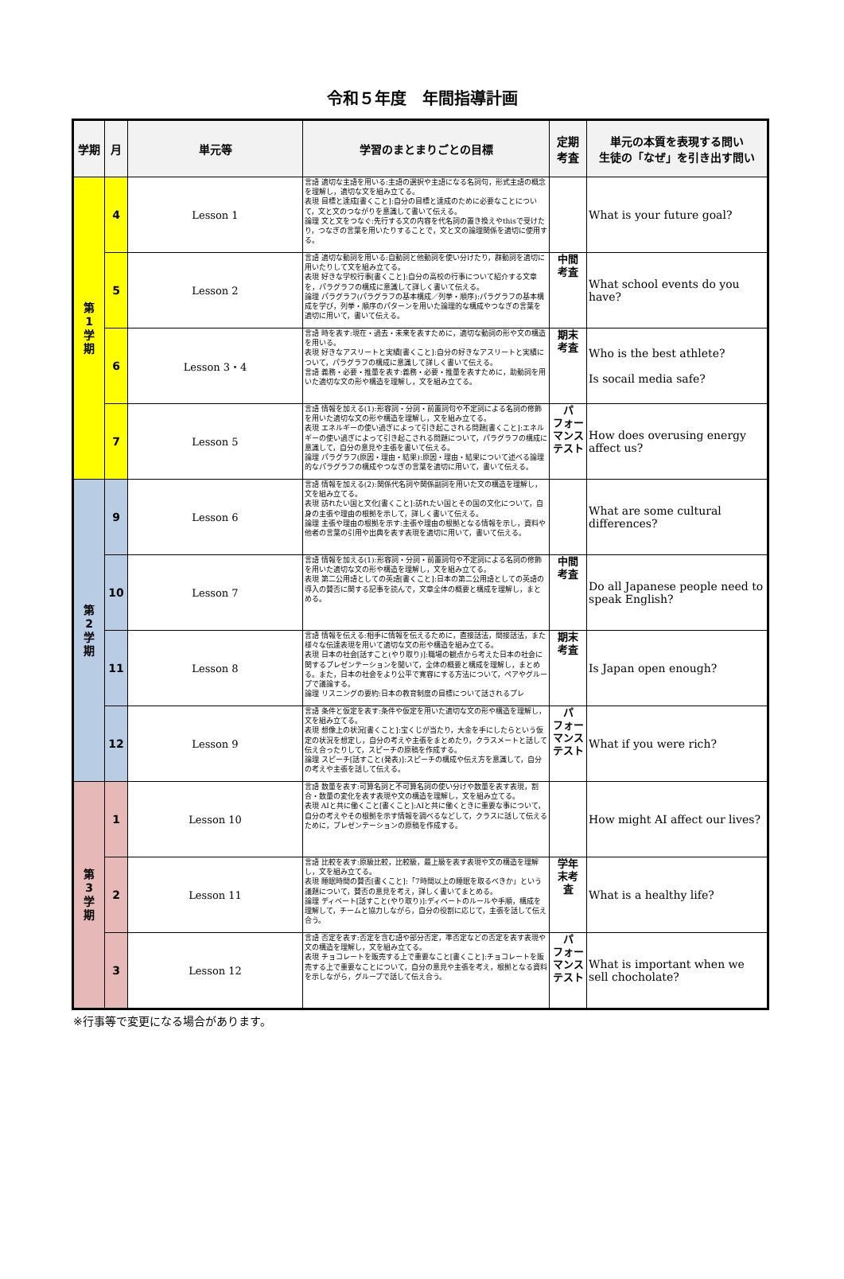令和５年度　年間指導計画
| 学期 | 月 | 単元等 | 学習のまとまりごとの目標 | 定期 考査 | 単元の本質を表現する問い 生徒の「なぜ」を引き出す問い |
| --- | --- | --- | --- | --- | --- |
| 第 1 学 期 | 4 | Lesson 1 | 言語 適切な主語を用いる:主語の選択や主語になる名詞句，形式主語の概念を理解し，適切な文を組み立てる。 表現 目標と達成[書くこと]:自分の目標と達成のために必要なことについて，文と文のつながりを意識して書いて伝える。 論理 文と文をつなぐ:先行する文の内容を代名詞の置き換えやthisで受けたり，つなぎの言葉を用いたりすることで，文と文の論理関係を適切に使用する。 | | What is your future goal? |
| | 5 | Lesson 2 | 言語 適切な動詞を用いる:自動詞と他動詞を使い分けたり，群動詞を適切に用いたりして文を組み立てる。 表現 好きな学校行事[書くこと]:自分の高校の行事について紹介する文章を，パラグラフの構成に意識して詳しく書いて伝える。 論理 パラグラフ(パラグラフの基本構成／列挙・順序):パラグラフの基本構成を学び，列挙・順序のパターンを用いた論理的な構成やつなぎの言葉を適切に用いて，書いて伝える。 | 中間 考査 | What school events do you have? |
| | 6 | Lesson 3・4 | 言語 時を表す:現在・過去・未来を表すために，適切な動詞の形や文の構造を用いる。 表現 好きなアスリートと実績[書くこと]:自分の好きなアスリートと実績について，パラグラフの構成に意識して詳しく書いて伝える。 言語 義務・必要・推量を表す:義務・必要・推量を表すために，助動詞を用いた適切な文の形や構造を理解し，文を組み立てる。 | 期末 考査 | Who is the best athlete? Is socail media safe? |
| | 7 | Lesson 5 | 言語 情報を加える(1):形容詞・分詞・前置詞句や不定詞による名詞の修飾を用いた適切な文の形や構造を理解し，文を組み立てる。 表現 エネルギーの使い過ぎによって引き起こされる問題[書くこと]:エネルギーの使い過ぎによって引き起こされる問題について，パラグラフの構成に意識して，自分の意見や主張を書いて伝える。 論理 パラグラフ(原因・理由・結果):原因・理由・結果について述べる論理的なパラグラフの構成やつなぎの言葉を適切に用いて，書いて伝える。 | パ フォー マンス テスト | How does overusing energy affect us? |
| 第 2 学 期 | 9 | Lesson 6 | 言語 情報を加える(2):関係代名詞や関係副詞を用いた文の構造を理解し，文を組み立てる。 表現 訪れたい国と文化[書くこと]:訪れたい国とその国の文化について，自身の主張や理由の根拠を示して，詳しく書いて伝える。 論理 主張や理由の根拠を示す:主張や理由の根拠となる情報を示し，資料や他者の言葉の引用や出典を表す表現を適切に用いて，書いて伝える。 | | What are some cultural differences? |
| | 10 | Lesson 7 | 言語 情報を加える(1):形容詞・分詞・前置詞句や不定詞による名詞の修飾を用いた適切な文の形や構造を理解し，文を組み立てる。 表現 第二公用語としての英語[書くこと]:日本の第二公用語としての英語の導入の賛否に関する記事を読んで，文章全体の概要と構成を理解し，まとめる。 | 中間 考査 | Do all Japanese people need to speak English? |
| | 11 | Lesson 8 | 言語 情報を伝える:相手に情報を伝えるために，直接話法，間接話法，また様々な伝達表現を用いて適切な文の形や構造を組み立てる。 表現 日本の社会[話すこと(やり取り)]:職場の観点から考えた日本の社会に関するプレゼンテーションを聞いて，全体の概要と構成を理解し，まとめる。また，日本の社会をより公平で寛容にする方法について，ペアやグループで議論する。 論理 リスニングの要約:日本の教育制度の目標について話されるプレ | 期末 考査 | Is Japan open enough? |
| | 12 | Lesson 9 | 言語 条件と仮定を表す:条件や仮定を用いた適切な文の形や構造を理解し，文を組み立てる。 表現 想像上の状況[書くこと]:宝くじが当たり，大金を手にしたらという仮定の状況を想定し，自分の考えや主張をまとめたり，クラスメートと話して伝え合ったりして，スピーチの原稿を作成する。 論理 スピーチ[話すこと(発表)]:スピーチの構成や伝え方を意識して，自分の考えや主張を話して伝える。 | パ フォー マンス テスト | What if you were rich? |
| 第 3 学 期 | 1 | Lesson 10 | 言語 数量を表す:可算名詞と不可算名詞の使い分けや数量を表す表現，割合・数量の変化を表す表現や文の構造を理解し，文を組み立てる。 表現 AIと共に働くこと[書くこと]:AIと共に働くときに重要な事について，自分の考えやその根拠を示す情報を調べるなどして，クラスに話して伝えるために，プレゼンテーションの原稿を作成する。 | | How might AI affect our lives? |
| | 2 | Lesson 11 | 言語 比較を表す:原級比較，比較級，最上級を表す表現や文の構造を理解し，文を組み立てる。 表現 睡眠時間の賛否[書くこと]:「7時間以上の睡眠を取るべきか」という議題について，賛否の意見を考え，詳しく書いてまとめる。 論理 ディベート[話すこと(やり取り)]:ディベートのルールや手順，構成を理解して，チームと協力しながら，自分の役割に応じて，主張を話して伝え合う。 | 学年 末考 査 | What is a healthy life? |
| | 3 | Lesson 12 | 言語 否定を表す:否定を含む語や部分否定，準否定などの否定を表す表現や文の構造を理解し，文を組み立てる。 表現 チョコレートを販売する上で重要なこと[書くこと]:チョコレートを販売する上で重要なことについて，自分の意見や主張を考え，根拠となる資料を示しながら，グループで話して伝え合う。 | パ フォー マンス テスト | What is important when we sell chocholate? |
※行事等で変更になる場合があります。